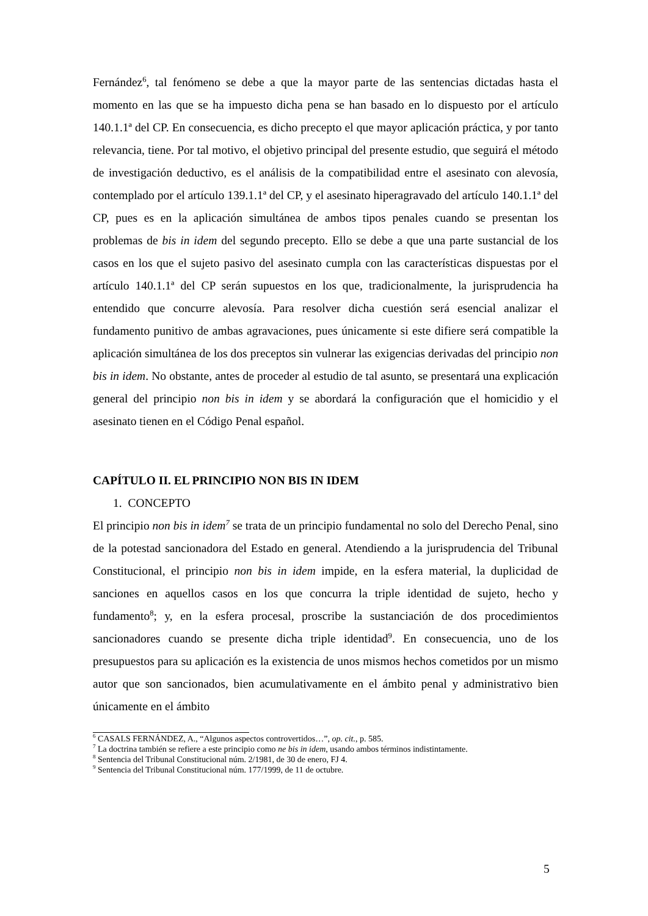Fernández<sup>6</sup>, tal fenómeno se debe a que la mayor parte de las sentencias dictadas hasta el momento en las que se ha impuesto dicha pena se han basado en lo dispuesto por el artículo 140.1.1ª del CP. En consecuencia, es dicho precepto el que mayor aplicación práctica, y por tanto relevancia, tiene. Por tal motivo, el objetivo principal del presente estudio, que seguirá el método de investigación deductivo, es el análisis de la compatibilidad entre el asesinato con alevosía, contemplado por el artículo 139.1.1ª del CP, y el asesinato hiperagravado del artículo 140.1.1ª del CP, pues es en la aplicación simultánea de ambos tipos penales cuando se presentan los problemas de bis in idem del segundo precepto. Ello se debe a que una parte sustancial de los casos en los que el sujeto pasivo del asesinato cumpla con las características dispuestas por el artículo 140.1.1ª del CP serán supuestos en los que, tradicionalmente, la jurisprudencia ha entendido que concurre alevosía. Para resolver dicha cuestión será esencial analizar el fundamento punitivo de ambas agravaciones, pues únicamente si este difiere será compatible la aplicación simultánea de los dos preceptos sin vulnerar las exigencias derivadas del principio non bis in idem. No obstante, antes de proceder al estudio de tal asunto, se presentará una explicación general del principio non bis in idem y se abordará la configuración que el homicidio y el asesinato tienen en el Código Penal español.
CAPÍTULO II. EL PRINCIPIO NON BIS IN IDEM
1. CONCEPTO
El principio non bis in idem<sup>7</sup> se trata de un principio fundamental no solo del Derecho Penal, sino de la potestad sancionadora del Estado en general. Atendiendo a la jurisprudencia del Tribunal Constitucional, el principio non bis in idem impide, en la esfera material, la duplicidad de sanciones en aquellos casos en los que concurra la triple identidad de sujeto, hecho y fundamento<sup>8</sup>; y, en la esfera procesal, proscribe la sustanciación de dos procedimientos sancionadores cuando se presente dicha triple identidad<sup>9</sup>. En consecuencia, uno de los presupuestos para su aplicación es la existencia de unos mismos hechos cometidos por un mismo autor que son sancionados, bien acumulativamente en el ámbito penal y administrativo bien únicamente en el ámbito
<sup>6</sup> CASALS FERNÁNDEZ, A., “Algunos aspectos controvertidos…”, op. cit., p. 585.
<sup>7</sup> La doctrina también se refiere a este principio como ne bis in idem, usando ambos términos indistintamente.
<sup>8</sup> Sentencia del Tribunal Constitucional núm. 2/1981, de 30 de enero, FJ 4.
<sup>9</sup> Sentencia del Tribunal Constitucional núm. 177/1999, de 11 de octubre.
5